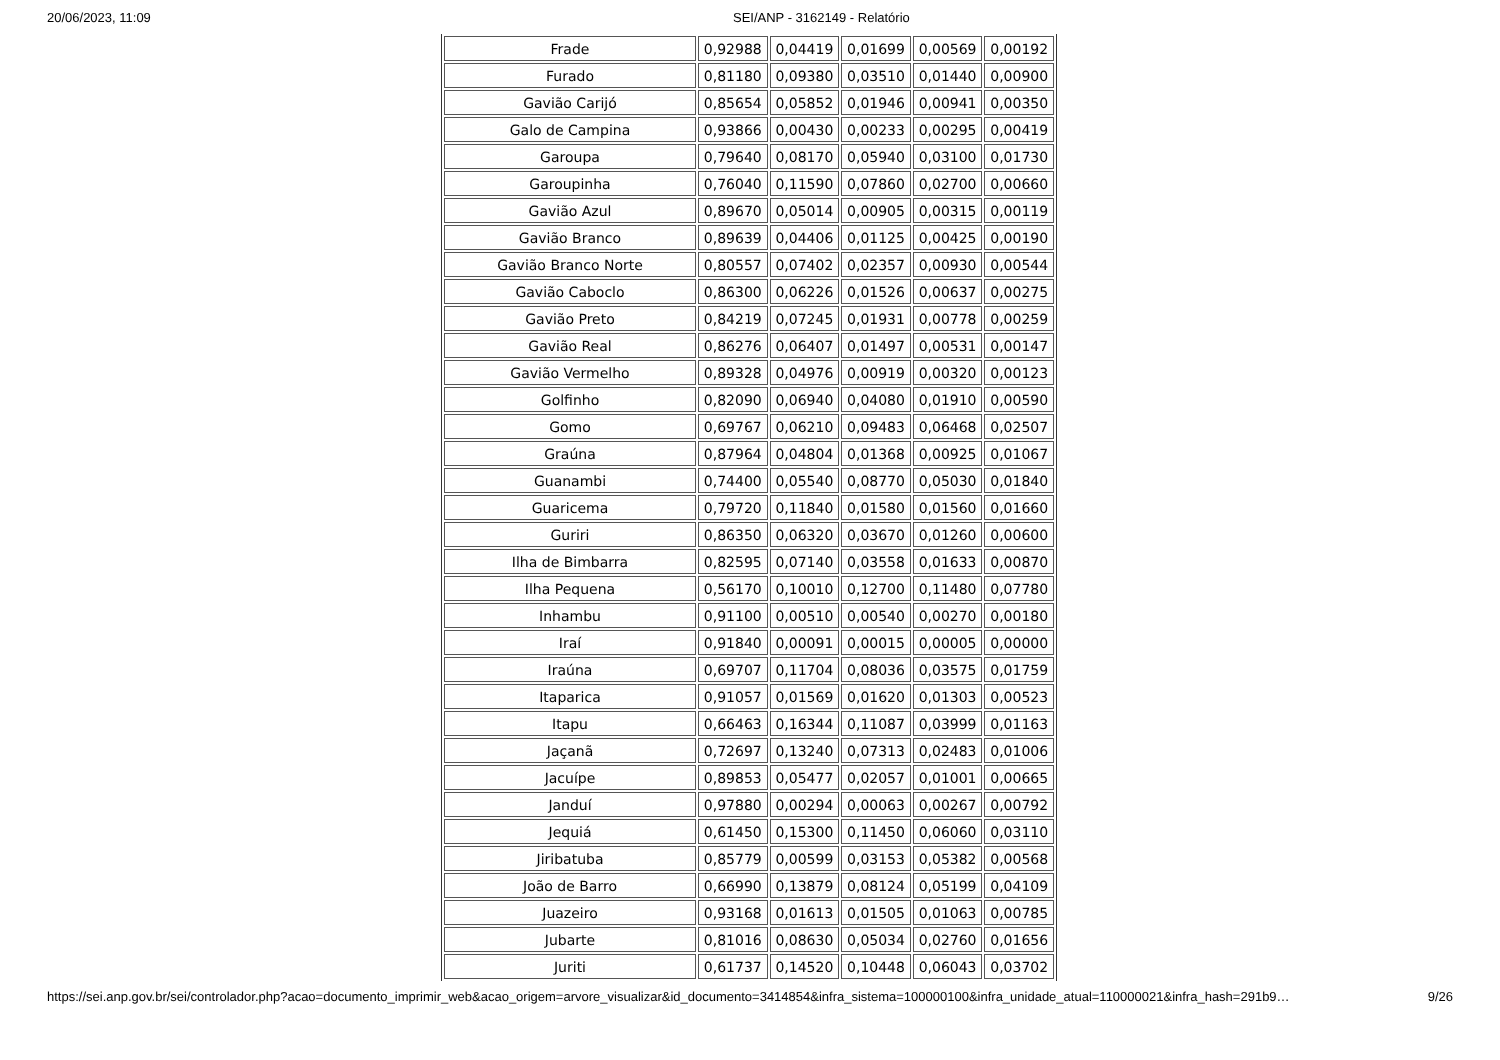20/06/2023, 11:09 SEI/ANP - 3162149 - Relatório
| Frade | 0,92988 | 0,04419 | 0,01699 | 0,00569 | 0,00192 |
| Furado | 0,81180 | 0,09380 | 0,03510 | 0,01440 | 0,00900 |
| Gavião Carijó | 0,85654 | 0,05852 | 0,01946 | 0,00941 | 0,00350 |
| Galo de Campina | 0,93866 | 0,00430 | 0,00233 | 0,00295 | 0,00419 |
| Garoupa | 0,79640 | 0,08170 | 0,05940 | 0,03100 | 0,01730 |
| Garoupinha | 0,76040 | 0,11590 | 0,07860 | 0,02700 | 0,00660 |
| Gavião Azul | 0,89670 | 0,05014 | 0,00905 | 0,00315 | 0,00119 |
| Gavião Branco | 0,89639 | 0,04406 | 0,01125 | 0,00425 | 0,00190 |
| Gavião Branco Norte | 0,80557 | 0,07402 | 0,02357 | 0,00930 | 0,00544 |
| Gavião Caboclo | 0,86300 | 0,06226 | 0,01526 | 0,00637 | 0,00275 |
| Gavião Preto | 0,84219 | 0,07245 | 0,01931 | 0,00778 | 0,00259 |
| Gavião Real | 0,86276 | 0,06407 | 0,01497 | 0,00531 | 0,00147 |
| Gavião Vermelho | 0,89328 | 0,04976 | 0,00919 | 0,00320 | 0,00123 |
| Golfinho | 0,82090 | 0,06940 | 0,04080 | 0,01910 | 0,00590 |
| Gomo | 0,69767 | 0,06210 | 0,09483 | 0,06468 | 0,02507 |
| Graúna | 0,87964 | 0,04804 | 0,01368 | 0,00925 | 0,01067 |
| Guanambi | 0,74400 | 0,05540 | 0,08770 | 0,05030 | 0,01840 |
| Guaricema | 0,79720 | 0,11840 | 0,01580 | 0,01560 | 0,01660 |
| Guriri | 0,86350 | 0,06320 | 0,03670 | 0,01260 | 0,00600 |
| Ilha de Bimbarra | 0,82595 | 0,07140 | 0,03558 | 0,01633 | 0,00870 |
| Ilha Pequena | 0,56170 | 0,10010 | 0,12700 | 0,11480 | 0,07780 |
| Inhambu | 0,91100 | 0,00510 | 0,00540 | 0,00270 | 0,00180 |
| Iraí | 0,91840 | 0,00091 | 0,00015 | 0,00005 | 0,00000 |
| Iraúna | 0,69707 | 0,11704 | 0,08036 | 0,03575 | 0,01759 |
| Itaparica | 0,91057 | 0,01569 | 0,01620 | 0,01303 | 0,00523 |
| Itapu | 0,66463 | 0,16344 | 0,11087 | 0,03999 | 0,01163 |
| Jaçanã | 0,72697 | 0,13240 | 0,07313 | 0,02483 | 0,01006 |
| Jacuípe | 0,89853 | 0,05477 | 0,02057 | 0,01001 | 0,00665 |
| Janduí | 0,97880 | 0,00294 | 0,00063 | 0,00267 | 0,00792 |
| Jequiá | 0,61450 | 0,15300 | 0,11450 | 0,06060 | 0,03110 |
| Jiribatuba | 0,85779 | 0,00599 | 0,03153 | 0,05382 | 0,00568 |
| João de Barro | 0,66990 | 0,13879 | 0,08124 | 0,05199 | 0,04109 |
| Juazeiro | 0,93168 | 0,01613 | 0,01505 | 0,01063 | 0,00785 |
| Jubarte | 0,81016 | 0,08630 | 0,05034 | 0,02760 | 0,01656 |
| Juriti | 0,61737 | 0,14520 | 0,10448 | 0,06043 | 0,03702 |
https://sei.anp.gov.br/sei/controlador.php?acao=documento_imprimir_web&acao_origem=arvore_visualizar&id_documento=3414854&infra_sistema=100000100&infra_unidade_atual=110000021&infra_hash=291b9… 9/26